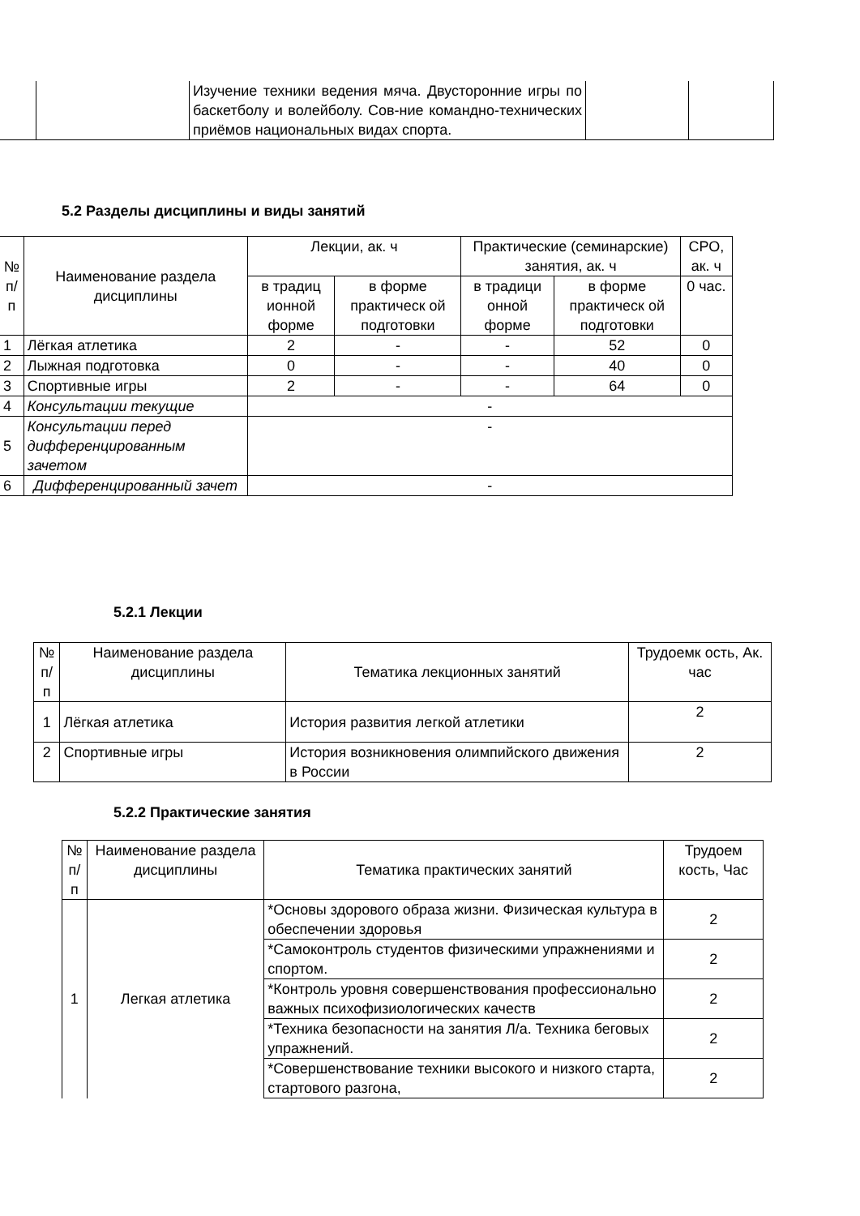| | | Изучение техники ведения мяча. Двусторонние игры по баскетболу и волейболу. Сов-ние командно-технических приёмов национальных видах спорта. | | |
5.2 Разделы дисциплины и виды занятий
| № п/п | Наименование раздела дисциплины | Лекции, ак. ч | | Практические (семинарские) занятия, ак. ч | | СРО, ак. ч |
| --- | --- | --- | --- | --- | --- | --- |
| | | в традиц ионной форме | в форме практическ ой подготовки | в традици онной форме | в форме практическ ой подготовки | 0 час. |
| 1 | Лёгкая атлетика | 2 | - | - | 52 | 0 |
| 2 | Лыжная подготовка | 0 | - | - | 40 | 0 |
| 3 | Спортивные игры | 2 | - | - | 64 | 0 |
| 4 | Консультации текущие | - | | | | |
| 5 | Консультации перед дифференцированным зачетом | - | | | | |
| 6 | Дифференцированный зачет | - | | | | |
5.2.1 Лекции
| № п/п | Наименование раздела дисциплины | Тематика лекционных занятий | Трудоемк ость, Ак. час |
| --- | --- | --- | --- |
| 1 | Лёгкая атлетика | История развития легкой атлетики | 2 |
| 2 | Спортивные игры | История возникновения олимпийского движения в России | 2 |
5.2.2 Практические занятия
| № п/п | Наименование раздела дисциплины | Тематика практических занятий | Трудоем кость, Час |
| --- | --- | --- | --- |
| 1 | Легкая атлетика | *Основы здорового образа жизни. Физическая культура в обеспечении здоровья | 2 |
| | | *Самоконтроль студентов физическими упражнениями и спортом. | 2 |
| | | *Контроль уровня совершенствования профессионально важных психофизиологических качеств | 2 |
| | | *Техника безопасности на занятия Л/а. Техника беговых упражнений. | 2 |
| | | *Совершенствование техники высокого и низкого старта, стартового разгона, | 2 |